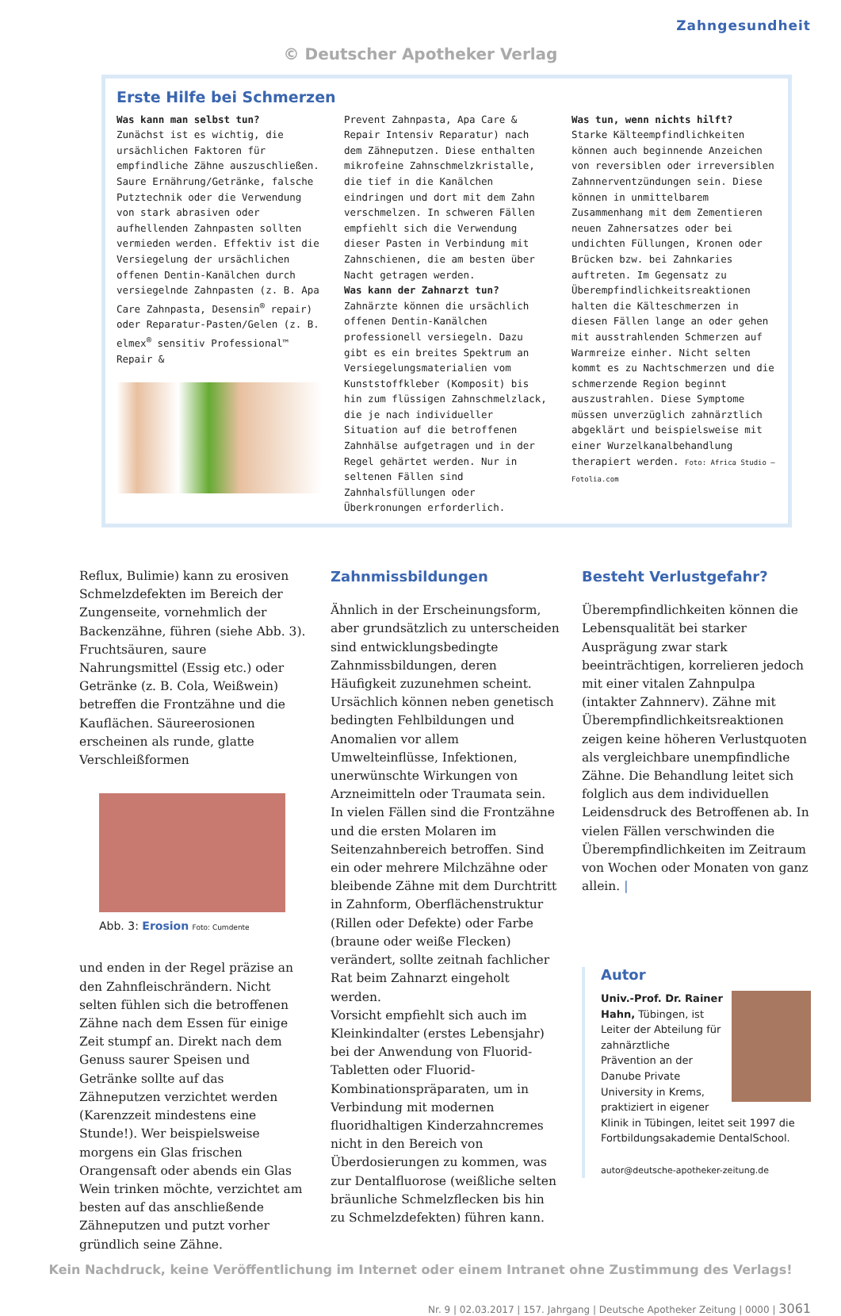Zahngesundheit
© Deutscher Apotheker Verlag
Erste Hilfe bei Schmerzen
Was kann man selbst tun?
Zunächst ist es wichtig, die ursächlichen Faktoren für empfindliche Zähne auszuschließen. Saure Ernährung/Getränke, falsche Putztechnik oder die Verwendung von stark abrasiven oder aufhellenden Zahnpasten sollten vermieden werden. Effektiv ist die Versiegelung der ursächlichen offenen Dentin-Kanälchen durch versiegelnde Zahnpasten (z. B. Apa Care Zahnpasta, Desensin<sup>®</sup> repair) oder Reparatur-Pasten/Gelen (z. B. elmex<sup>®</sup> sensitiv Professional™ Repair &
Prevent Zahnpasta, Apa Care & Repair Intensiv Reparatur) nach dem Zähneputzen. Diese enthalten mikrofeine Zahnschmelzkristalle, die tief in die Kanälchen eindringen und dort mit dem Zahn verschmelzen. In schweren Fällen empfiehlt sich die Verwendung dieser Pasten in Verbindung mit Zahnschienen, die am besten über Nacht getragen werden.
Was kann der Zahnarzt tun?
Zahnärzte können die ursächlich offenen Dentin-Kanälchen professionell versiegeln. Dazu gibt es ein breites Spektrum an Versiegelungsmaterialien vom Kunststoffkleber (Komposit) bis hin zum flüssigen Zahnschmelzlack, die je nach individueller Situation auf die betroffenen Zahnhälse aufgetragen und in der Regel gehärtet werden. Nur in seltenen Fällen sind Zahnhalsfüllungen oder Überkronungen erforderlich.
Was tun, wenn nichts hilft?
Starke Kälteempfindlichkeiten können auch beginnende Anzeichen von reversiblen oder irreversiblen Zahnnerventzündungen sein. Diese können in unmittelbarem Zusammenhang mit dem Zementieren neuen Zahnersatzes oder bei undichten Füllungen, Kronen oder Brücken bzw. bei Zahnkaries auftreten. Im Gegensatz zu Überempfindlichkeitsreaktionen halten die Kälteschmerzen in diesen Fällen lange an oder gehen mit ausstrahlenden Schmerzen auf Warmreize einher. Nicht selten kommt es zu Nachtschmerzen und die schmerzende Region beginnt auszustrahlen. Diese Symptome müssen unverzüglich zahnärztlich abgeklärt und beispielsweise mit einer Wurzelkanalbehandlung therapiert werden. Foto: Africa Studio – Fotolia.com
Reflux, Bulimie) kann zu erosiven Schmelzdefekten im Bereich der Zungenseite, vornehmlich der Backenzähne, führen (siehe Abb. 3). Fruchtsäuren, saure Nahrungsmittel (Essig etc.) oder Getränke (z. B. Cola, Weißwein) betreffen die Frontzähne und die Kauflächen. Säureerosionen erscheinen als runde, glatte Verschleißformen
Abb. 3: Erosion Foto: Cumdente
und enden in der Regel präzise an den Zahnfleischrändern. Nicht selten fühlen sich die betroffenen Zähne nach dem Essen für einige Zeit stumpf an. Direkt nach dem Genuss saurer Speisen und Getränke sollte auf das Zähneputzen verzichtet werden (Karenzzeit mindestens eine Stunde!). Wer beispielsweise morgens ein Glas frischen Orangensaft oder abends ein Glas Wein trinken möchte, verzichtet am besten auf das anschließende Zähneputzen und putzt vorher gründlich seine Zähne.
Zahnmissbildungen
Ähnlich in der Erscheinungsform, aber grundsätzlich zu unterscheiden sind entwicklungsbedingte Zahnmissbildungen, deren Häufigkeit zuzunehmen scheint. Ursächlich können neben genetisch bedingten Fehlbildungen und Anomalien vor allem Umwelteinflüsse, Infektionen, unerwünschte Wirkungen von Arzneimitteln oder Traumata sein.
In vielen Fällen sind die Frontzähne und die ersten Molaren im Seitenzahnbereich betroffen. Sind ein oder mehrere Milchzähne oder bleibende Zähne mit dem Durchtritt in Zahnform, Oberflächenstruktur (Rillen oder Defekte) oder Farbe (braune oder weiße Flecken) verändert, sollte zeitnah fachlicher Rat beim Zahnarzt eingeholt werden.
Vorsicht empfiehlt sich auch im Kleinkindalter (erstes Lebensjahr) bei der Anwendung von Fluorid-Tabletten oder Fluorid-Kombinationspräparaten, um in Verbindung mit modernen fluoridhaltigen Kinderzahncremes nicht in den Bereich von Überdosierungen zu kommen, was zur Dentalfluorose (weißliche selten bräunliche Schmelzflecken bis hin zu Schmelzdefekten) führen kann.
Besteht Verlustgefahr?
Überempfindlichkeiten können die Lebensqualität bei starker Ausprägung zwar stark beeinträchtigen, korrelieren jedoch mit einer vitalen Zahnpulpa (intakter Zahnnerv). Zähne mit Überempfindlichkeitsreaktionen zeigen keine höheren Verlustquoten als vergleichbare unempfindliche Zähne. Die Behandlung leitet sich folglich aus dem individuellen Leidensdruck des Betroffenen ab. In vielen Fällen verschwinden die Überempfindlichkeiten im Zeitraum von Wochen oder Monaten von ganz allein. |
Autor
Univ.-Prof. Dr. Rainer Hahn, Tübingen, ist Leiter der Abteilung für zahnärztliche Prävention an der Danube Private University in Krems, praktiziert in eigener Klinik in Tübingen, leitet seit 1997 die Fortbildungsakademie DentalSchool.
autor@deutsche-apotheker-zeitung.de
Kein Nachdruck, keine Veröffentlichung im Internet oder einem Intranet ohne Zustimmung des Verlags!
Nr. 9 | 02.03.2017 | 157. Jahrgang | Deutsche Apotheker Zeitung | 0000 | 3061